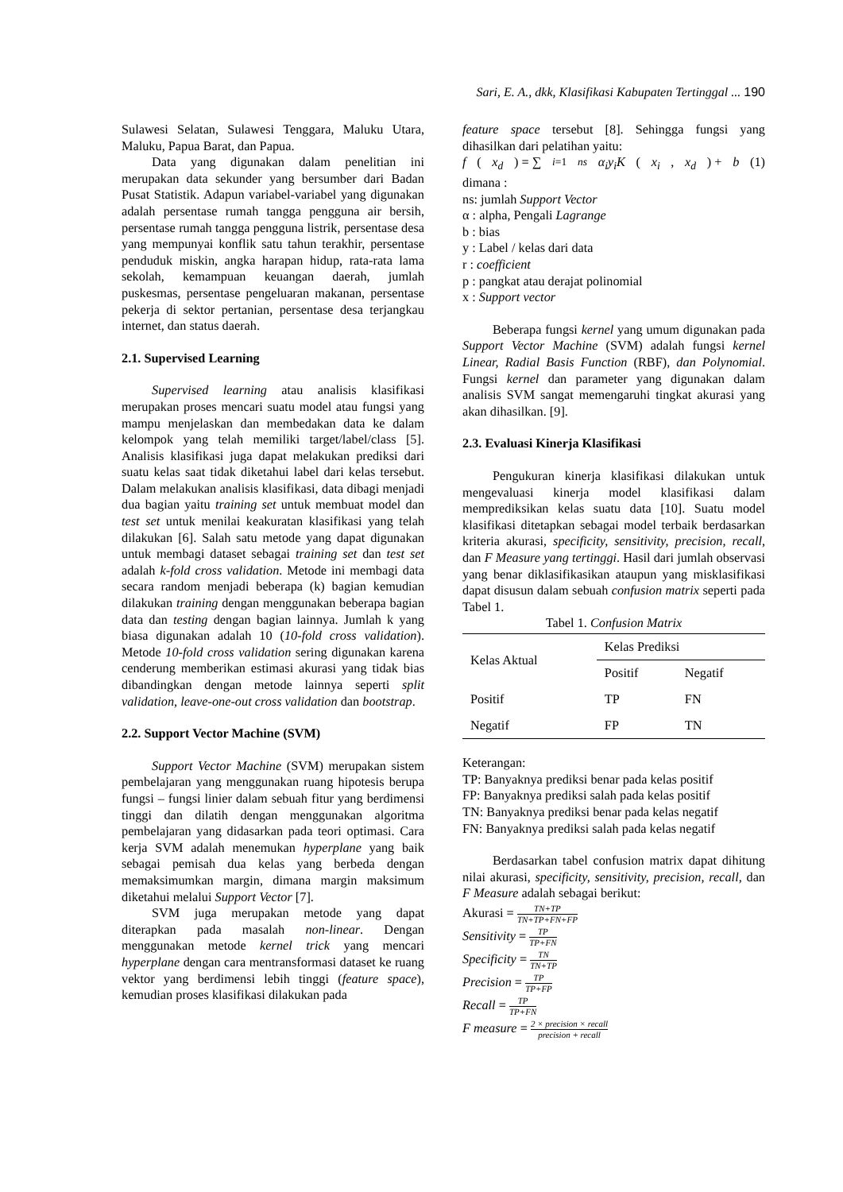Sari, E. A., dkk, Klasifikasi Kabupaten Tertinggal ... 190
Sulawesi Selatan, Sulawesi Tenggara, Maluku Utara, Maluku, Papua Barat, dan Papua.
Data yang digunakan dalam penelitian ini merupakan data sekunder yang bersumber dari Badan Pusat Statistik. Adapun variabel-variabel yang digunakan adalah persentase rumah tangga pengguna air bersih, persentase rumah tangga pengguna listrik, persentase desa yang mempunyai konflik satu tahun terakhir, persentase penduduk miskin, angka harapan hidup, rata-rata lama sekolah, kemampuan keuangan daerah, jumlah puskesmas, persentase pengeluaran makanan, persentase pekerja di sektor pertanian, persentase desa terjangkau internet, dan status daerah.
2.1. Supervised Learning
Supervised learning atau analisis klasifikasi merupakan proses mencari suatu model atau fungsi yang mampu menjelaskan dan membedakan data ke dalam kelompok yang telah memiliki target/label/class [5]. Analisis klasifikasi juga dapat melakukan prediksi dari suatu kelas saat tidak diketahui label dari kelas tersebut. Dalam melakukan analisis klasifikasi, data dibagi menjadi dua bagian yaitu training set untuk membuat model dan test set untuk menilai keakuratan klasifikasi yang telah dilakukan [6]. Salah satu metode yang dapat digunakan untuk membagi dataset sebagai training set dan test set adalah k-fold cross validation. Metode ini membagi data secara random menjadi beberapa (k) bagian kemudian dilakukan training dengan menggunakan beberapa bagian data dan testing dengan bagian lainnya. Jumlah k yang biasa digunakan adalah 10 (10-fold cross validation). Metode 10-fold cross validation sering digunakan karena cenderung memberikan estimasi akurasi yang tidak bias dibandingkan dengan metode lainnya seperti split validation, leave-one-out cross validation dan bootstrap.
2.2. Support Vector Machine (SVM)
Support Vector Machine (SVM) merupakan sistem pembelajaran yang menggunakan ruang hipotesis berupa fungsi – fungsi linier dalam sebuah fitur yang berdimensi tinggi dan dilatih dengan menggunakan algoritma pembelajaran yang didasarkan pada teori optimasi. Cara kerja SVM adalah menemukan hyperplane yang baik sebagai pemisah dua kelas yang berbeda dengan memaksimumkan margin, dimana margin maksimum diketahui melalui Support Vector [7].
SVM juga merupakan metode yang dapat diterapkan pada masalah non-linear. Dengan menggunakan metode kernel trick yang mencari hyperplane dengan cara mentransformasi dataset ke ruang vektor yang berdimensi lebih tinggi (feature space), kemudian proses klasifikasi dilakukan pada
feature space tersebut [8]. Sehingga fungsi yang dihasilkan dari pelatihan yaitu:
f (x<sub>d</sub>) = ∑<sub>i=1</sub><sup>ns</sup> α<sub>i</sub>y<sub>i</sub>K (x<sub>i</sub>, x<sub>d</sub>) + b (1)
dimana :
ns: jumlah Support Vector
α : alpha, Pengali Lagrange
b : bias
y : Label / kelas dari data
r : coefficient
p : pangkat atau derajat polinomial
x : Support vector
Beberapa fungsi kernel yang umum digunakan pada Support Vector Machine (SVM) adalah fungsi kernel Linear, Radial Basis Function (RBF), dan Polynomial. Fungsi kernel dan parameter yang digunakan dalam analisis SVM sangat memengaruhi tingkat akurasi yang akan dihasilkan. [9].
2.3. Evaluasi Kinerja Klasifikasi
Pengukuran kinerja klasifikasi dilakukan untuk mengevaluasi kinerja model klasifikasi dalam memprediksikan kelas suatu data [10]. Suatu model klasifikasi ditetapkan sebagai model terbaik berdasarkan kriteria akurasi, specificity, sensitivity, precision, recall, dan F Measure yang tertinggi. Hasil dari jumlah observasi yang benar diklasifikasikan ataupun yang misklasifikasi dapat disusun dalam sebuah confusion matrix seperti pada Tabel 1.
Tabel 1. Confusion Matrix
| Kelas Aktual | Kelas Prediksi | |
| --- | --- | --- |
| | Positif | Negatif |
| Positif | TP | FN |
| Negatif | FP | TN |
Keterangan:
TP: Banyaknya prediksi benar pada kelas positif
FP: Banyaknya prediksi salah pada kelas positif
TN: Banyaknya prediksi benar pada kelas negatif
FN: Banyaknya prediksi salah pada kelas negatif
Berdasarkan tabel confusion matrix dapat dihitung nilai akurasi, specificity, sensitivity, precision, recall, dan F Measure adalah sebagai berikut:
Akurasi = TN+TP TN+TP+FN+FP
Sensitivity = TP TP+FN
Specificity = TN TN+TP
Precision = TP TP+FP
Recall = TP TP+FN
F measure = 2 × precision × recall precision + recall